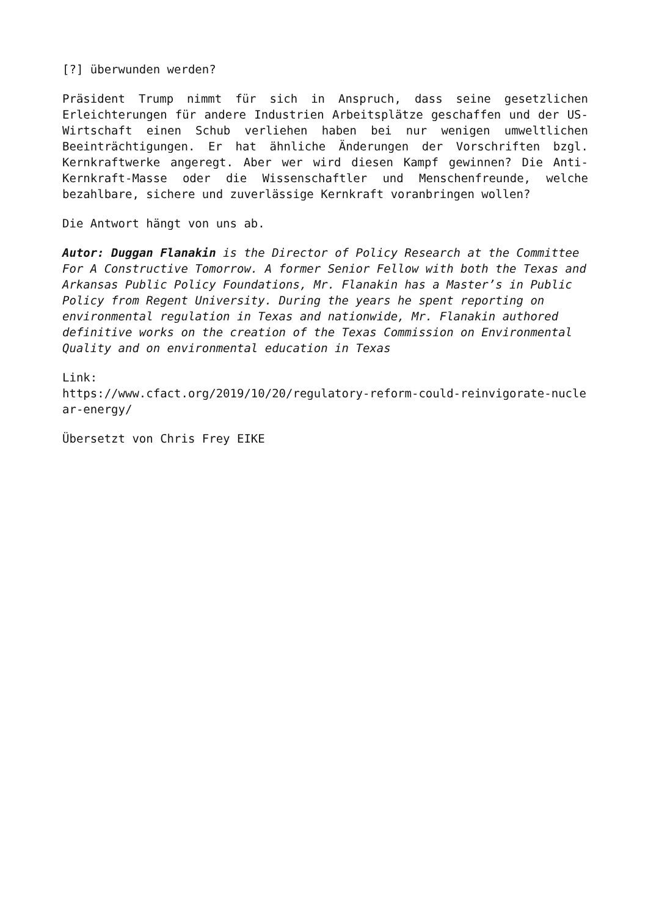[?] überwunden werden?
Präsident Trump nimmt für sich in Anspruch, dass seine gesetzlichen Erleichterungen für andere Industrien Arbeitsplätze geschaffen und der US-Wirtschaft einen Schub verliehen haben bei nur wenigen umweltlichen Beeinträchtigungen. Er hat ähnliche Änderungen der Vorschriften bzgl. Kernkraftwerke angeregt. Aber wer wird diesen Kampf gewinnen? Die Anti-Kernkraft-Masse oder die Wissenschaftler und Menschenfreunde, welche bezahlbare, sichere und zuverlässige Kernkraft voranbringen wollen?
Die Antwort hängt von uns ab.
Autor: Duggan Flanakin is the Director of Policy Research at the Committee For A Constructive Tomorrow. A former Senior Fellow with both the Texas and Arkansas Public Policy Foundations, Mr. Flanakin has a Master’s in Public Policy from Regent University. During the years he spent reporting on environmental regulation in Texas and nationwide, Mr. Flanakin authored definitive works on the creation of the Texas Commission on Environmental Quality and on environmental education in Texas
Link:
https://www.cfact.org/2019/10/20/regulatory-reform-could-reinvigorate-nuclear-energy/
Übersetzt von Chris Frey EIKE